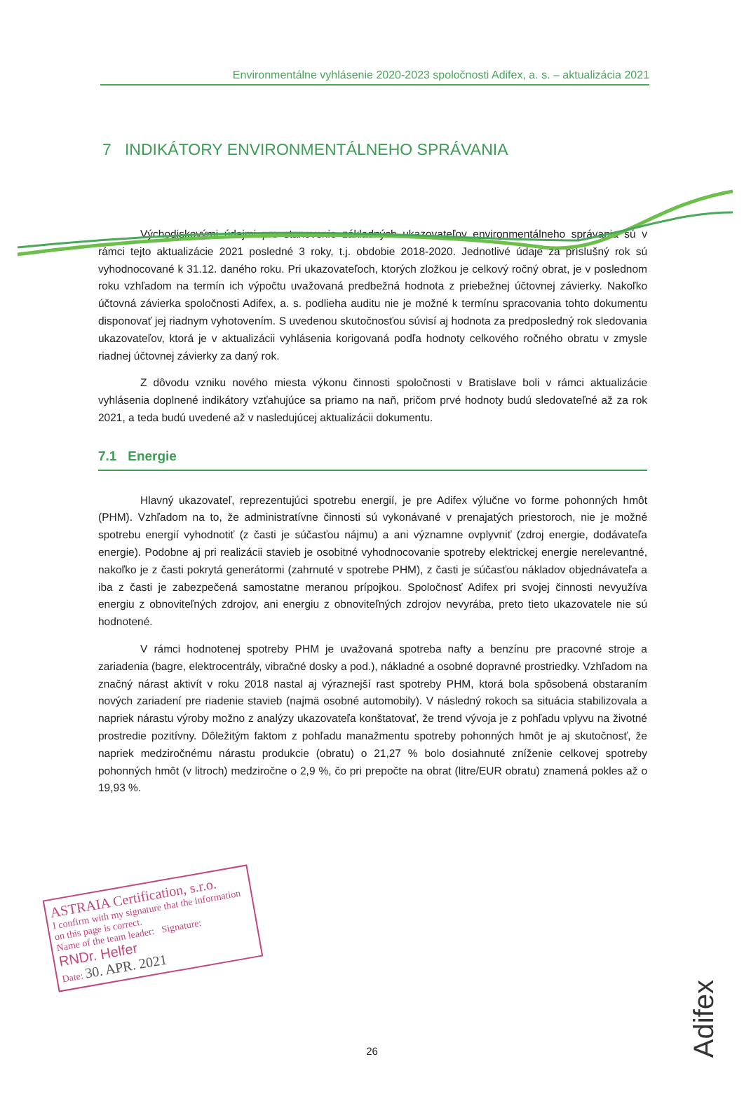Environmentálne vyhlásenie 2020-2023 spoločnosti Adifex, a. s. – aktualizácia 2021
7 INDIKÁTORY ENVIRONMENTÁLNEHO SPRÁVANIA
Východiskovými údajmi pre stanovenie základných ukazovateľov environmentálneho správania sú v rámci tejto aktualizácie 2021 posledné 3 roky, t.j. obdobie 2018-2020. Jednotlivé údaje za príslušný rok sú vyhodnocované k 31.12. daného roku. Pri ukazovateľoch, ktorých zložkou je celkový ročný obrat, je v poslednom roku vzhľadom na termín ich výpočtu uvažovaná predbežná hodnota z priebežnej účtovnej závierky. Nakoľko účtovná závierka spoločnosti Adifex, a. s. podlieha auditu nie je možné k termínu spracovania tohto dokumentu disponovať jej riadnym vyhotovením. S uvedenou skutočnosťou súvisí aj hodnota za predposledný rok sledovania ukazovateľov, ktorá je v aktualizácii vyhlásenia korigovaná podľa hodnoty celkového ročného obratu v zmysle riadnej účtovnej závierky za daný rok.
Z dôvodu vzniku nového miesta výkonu činnosti spoločnosti v Bratislave boli v rámci aktualizácie vyhlásenia doplnené indikátory vzťahujúce sa priamo na naň, pričom prvé hodnoty budú sledovateľné až za rok 2021, a teda budú uvedené až v nasledujúcej aktualizácii dokumentu.
7.1 Energie
Hlavný ukazovateľ, reprezentujúci spotrebu energií, je pre Adifex výlučne vo forme pohonných hmôt (PHM). Vzhľadom na to, že administratívne činnosti sú vykonávané v prenajatých priestoroch, nie je možné spotrebu energií vyhodnotiť (z časti je súčasťou nájmu) a ani významne ovplyvniť (zdroj energie, dodávateľa energie). Podobne aj pri realizácii stavieb je osobitné vyhodnocovanie spotreby elektrickej energie nerelevantné, nakoľko je z časti pokrytá generátormi (zahrnuté v spotrebe PHM), z časti je súčasťou nákladov objednávateľa a iba z časti je zabezpečená samostatne meranou prípojkou. Spoločnosť Adifex pri svojej činnosti nevyužíva energiu z obnoviteľných zdrojov, ani energiu z obnoviteľných zdrojov nevyrába, preto tieto ukazovatele nie sú hodnotené.
V rámci hodnotenej spotreby PHM je uvažovaná spotreba nafty a benzínu pre pracovné stroje a zariadenia (bagre, elektrocentrály, vibračné dosky a pod.), nákladné a osobné dopravné prostriedky. Vzhľadom na značný nárast aktivít v roku 2018 nastal aj výraznejší rast spotreby PHM, ktorá bola spôsobená obstaraním nových zariadení pre riadenie stavieb (najmä osobné automobily). V následný rokoch sa situácia stabilizovala a napriek nárastu výroby možno z analýzy ukazovateľa konštatovať, že trend vývoja je z pohľadu vplyvu na životné prostredie pozitívny. Dôležitým faktom z pohľadu manažmentu spotreby pohonných hmôt je aj skutočnosť, že napriek medziročnému nárastu produkcie (obratu) o 21,27 % bolo dosiahnuté zníženie celkovej spotreby pohonných hmôt (v litroch) medziročne o 2,9 %, čo pri prepočte na obrat (litre/EUR obratu) znamená pokles až o 19,93 %.
ASTRAIA Certification, s.r.o.
I confirm with my signature that the information on this page is correct.
Name of the team leader: Signature:
RNDr. Helfer
Date: 30. APR. 2021
26
Adifex